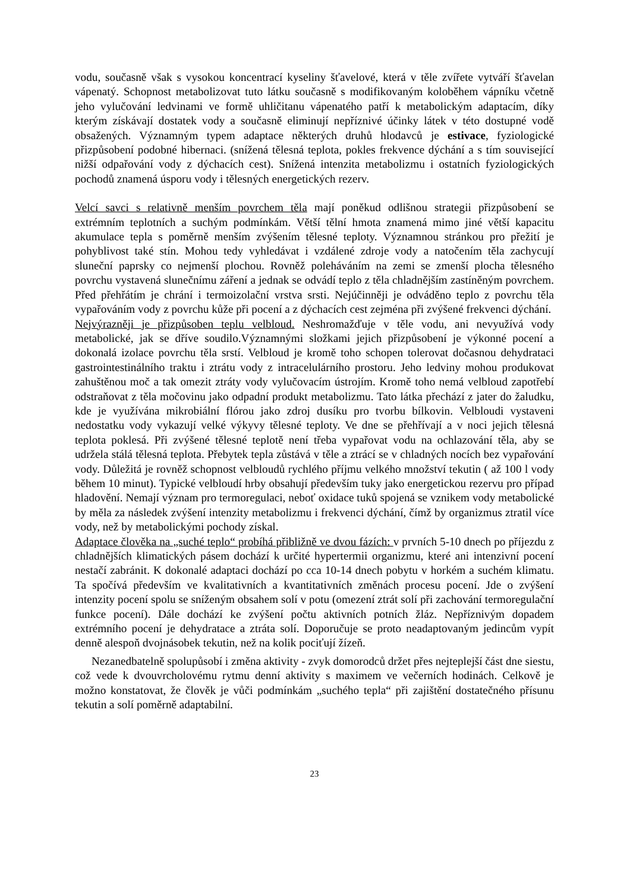vodu, současně však s vysokou koncentrací kyseliny šťavelové, která v těle zvířete vytváří šťavelan vápenatý. Schopnost metabolizovat tuto látku současně s modifikovaným koloběhem vápníku včetně jeho vylučování ledvinami ve formě uhličitanu vápenatého patří k metabolickým adaptacím, díky kterým získávají dostatek vody a současně eliminují nepříznivé účinky látek v této dostupné vodě obsažených. Významným typem adaptace některých druhů hlodavců je estivace, fyziologické přizpůsobení podobné hibernaci. (snížená tělesná teplota, pokles frekvence dýchání a s tím související nižší odpařování vody z dýchacích cest). Snížená intenzita metabolizmu i ostatních fyziologických pochodů znamená úsporu vody i tělesných energetických rezerv.
Velcí savci s relativně menším povrchem těla mají poněkud odlišnou strategii přizpůsobení se extrémním teplotních a suchým podmínkám. Větší tělní hmota znamená mimo jiné větší kapacitu akumulace tepla s poměrně menším zvýšením tělesné teploty. Významnou stránkou pro přežití je pohyblivost také stín. Mohou tedy vyhledávat i vzdálené zdroje vody a natočením těla zachycují sluneční paprsky co nejmenší plochou. Rovněž poleháváním na zemi se zmenší plocha tělesného povrchu vystavená slunečnímu záření a jednak se odvádí teplo z těla chladnějším zastíněným povrchem. Před přehřátím je chrání i termoizolační vrstva srsti. Nejúčinněji je odváděno teplo z povrchu těla vypařováním vody z povrchu kůže při pocení a z dýchacích cest zejména při zvýšené frekvenci dýchání.
Nejvýrazněji je přizpůsoben teplu velbloud. Neshromažďuje v těle vodu, ani nevyužívá vody metabolické, jak se dříve soudilo.Významnými složkami jejich přizpůsobení je výkonné pocení a dokonalá izolace povrchu těla srstí. Velbloud je kromě toho schopen tolerovat dočasnou dehydrataci gastrointestinálního traktu i ztrátu vody z intracelulárního prostoru. Jeho ledviny mohou produkovat zahuštěnou moč a tak omezit ztráty vody vylučovacím ústrojím. Kromě toho nemá velbloud zapotřebí odstraňovat z těla močovinu jako odpadní produkt metabolizmu. Tato látka přechází z jater do žaludku, kde je využívána mikrobiální flórou jako zdroj dusíku pro tvorbu bílkovin. Velbloudi vystaveni nedostatku vody vykazují velké výkyvy tělesné teploty. Ve dne se přehřívají a v noci jejich tělesná teplota poklesá. Při zvýšené tělesné teplotě není třeba vypařovat vodu na ochlazování těla, aby se udržela stálá tělesná teplota. Přebytek tepla zůstává v těle a ztrácí se v chladných nocích bez vypařování vody. Důležitá je rovněž schopnost velbloudů rychlého příjmu velkého množství tekutin ( až 100 l vody během 10 minut). Typické velbloudí hrby obsahují především tuky jako energetickou rezervu pro případ hladovění. Nemají význam pro termoregulaci, neboť oxidace tuků spojená se vznikem vody metabolické by měla za následek zvýšení intenzity metabolizmu i frekvenci dýchání, čímž by organizmus ztratil více vody, než by metabolickými pochody získal.
Adaptace člověka na „suché teplo“ probíhá přibližně ve dvou fázích: v prvních 5-10 dnech po příjezdu z chladnějších klimatických pásem dochází k určité hypertermii organizmu, které ani intenzivní pocení nestačí zabránit. K dokonalé adaptaci dochází po cca 10-14 dnech pobytu v horkém a suchém klimatu. Ta spočívá především ve kvalitativních a kvantitativních změnách procesu pocení. Jde o zvýšení intenzity pocení spolu se sníženým obsahem solí v potu (omezení ztrát solí při zachování termoregulační funkce pocení). Dále dochází ke zvýšení počtu aktivních potních žláz. Nepříznivým dopadem extrémního pocení je dehydratace a ztráta solí. Doporučuje se proto neadaptovaným jedincům vypít denně alespoň dvojnásobek tekutin, než na kolik pociťují žízeň.
Nezanedbatelně spolupůsobí i změna aktivity - zvyk domorodců držet přes nejteplejší část dne siestu, což vede k dvouvrcholovému rytmu denní aktivity s maximem ve večerních hodinách. Celkově je možno konstatovat, že člověk je vůči podmínkám „suchého tepla“ při zajištění dostatečného přísunu tekutin a solí poměrně adaptabilní.
23